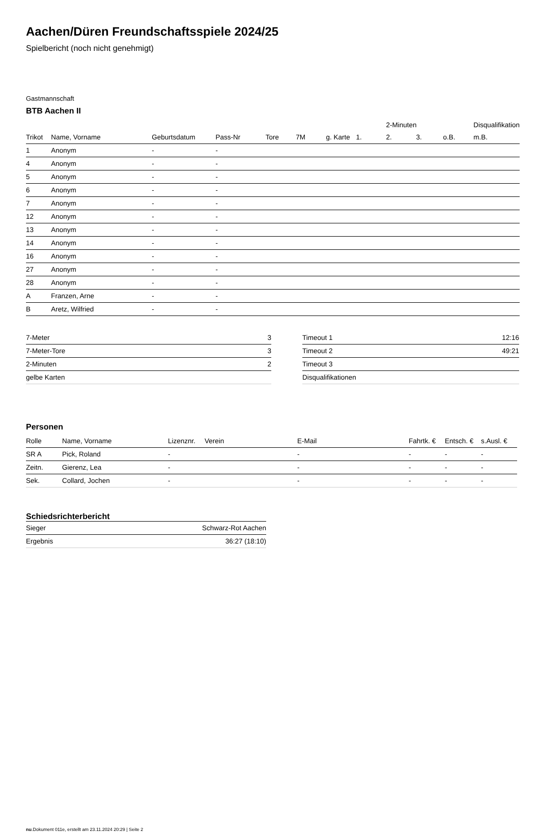Aachen/Düren Freundschaftsspiele 2024/25
Spielbericht (noch nicht genehmigt)
Gastmannschaft
BTB Aachen II
| | | | | | | | | 2-Minuten | | | Disqualifikation |
| --- | --- | --- | --- | --- | --- | --- | --- | --- | --- | --- | --- |
| Trikot | Name, Vorname | Geburtsdatum | Pass-Nr | Tore | 7M | g. Karte | 1. | 2. | 3. | o.B. | m.B. |
| 1 | Anonym | - | - | | | | | | | | |
| 4 | Anonym | - | - | | | | | | | | |
| 5 | Anonym | - | - | | | | | | | | |
| 6 | Anonym | - | - | | | | | | | | |
| 7 | Anonym | - | - | | | | | | | | |
| 12 | Anonym | - | - | | | | | | | | |
| 13 | Anonym | - | - | | | | | | | | |
| 14 | Anonym | - | - | | | | | | | | |
| 16 | Anonym | - | - | | | | | | | | |
| 27 | Anonym | - | - | | | | | | | | |
| 28 | Anonym | - | - | | | | | | | | |
| A | Franzen, Arne | - | - | | | | | | | | |
| B | Aretz, Wilfried | - | - | | | | | | | | |
| 7-Meter | 3 |
| 7-Meter-Tore | 3 |
| 2-Minuten | 2 |
| gelbe Karten | |
| Timeout 1 | 12:16 |
| Timeout 2 | 49:21 |
| Timeout 3 | |
| Disqualifikationen | |
Personen
| Rolle | Name, Vorname | Lizenznr. | Verein | E-Mail | Fahrtk. € | Entsch. € | s.Ausl. € |
| --- | --- | --- | --- | --- | --- | --- | --- |
| SR A | Pick, Roland | - | | - | - | - | - |
| Zeitn. | Gierenz, Lea | - | | - | - | - | - |
| Sek. | Collard, Jochen | - | | - | - | - | - |
Schiedsrichterbericht
| Sieger | Schwarz-Rot Aachen |
| Ergebnis | 36:27 (18:10) |
nu.Dokument 011e, erstellt am 23.11.2024 20:29 | Seite 2